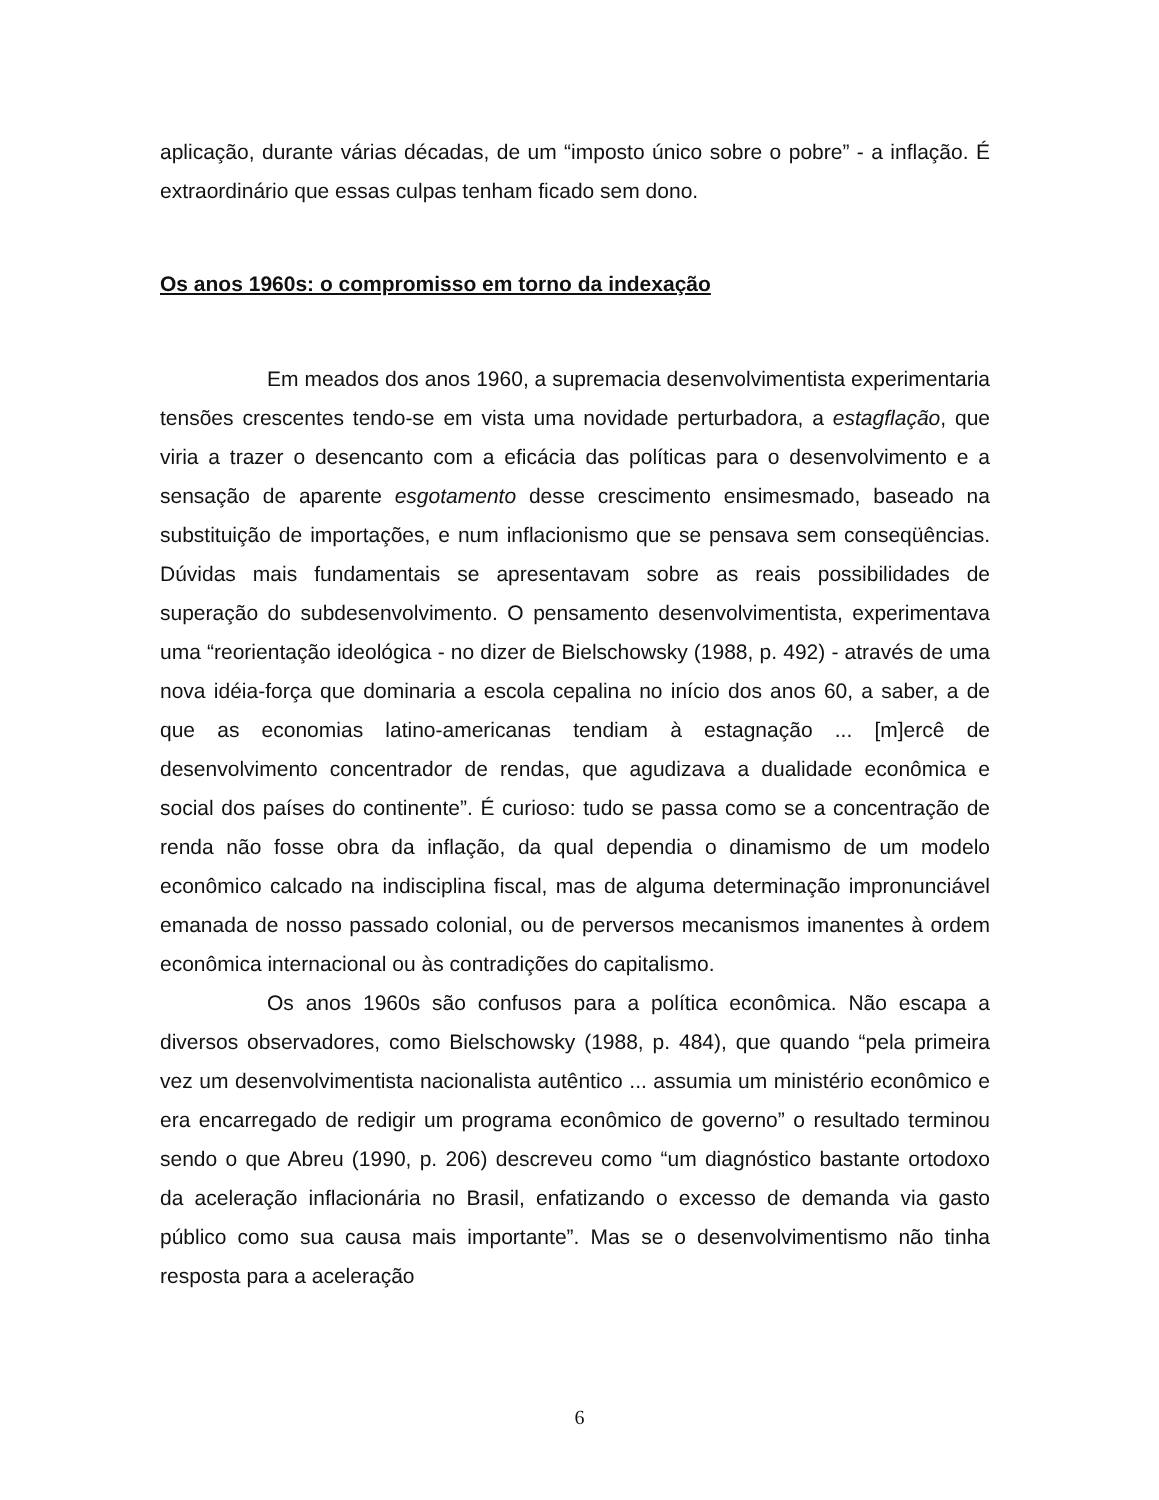aplicação, durante várias décadas, de um “imposto único sobre o pobre” - a inflação. É extraordinário que essas culpas tenham ficado sem dono.
Os anos 1960s: o compromisso em torno da indexação
Em meados dos anos 1960, a supremacia desenvolvimentista experimentaria tensões crescentes tendo-se em vista uma novidade perturbadora, a estagflação, que viria a trazer o desencanto com a eficácia das políticas para o desenvolvimento e a sensação de aparente esgotamento desse crescimento ensimesmado, baseado na substituição de importações, e num inflacionismo que se pensava sem conseqüências. Dúvidas mais fundamentais se apresentavam sobre as reais possibilidades de superação do subdesenvolvimento. O pensamento desenvolvimentista, experimentava uma “reorientação ideológica - no dizer de Bielschowsky (1988, p. 492) - através de uma nova idéia-força que dominaria a escola cepalina no início dos anos 60, a saber, a de que as economias latino-americanas tendiam à estagnação ... [m]ercê de desenvolvimento concentrador de rendas, que agudizava a dualidade econômica e social dos países do continente”. É curioso: tudo se passa como se a concentração de renda não fosse obra da inflação, da qual dependia o dinamismo de um modelo econômico calcado na indisciplina fiscal, mas de alguma determinação impronunciável emanada de nosso passado colonial, ou de perversos mecanismos imanentes à ordem econômica internacional ou às contradições do capitalismo.
Os anos 1960s são confusos para a política econômica. Não escapa a diversos observadores, como Bielschowsky (1988, p. 484), que quando “pela primeira vez um desenvolvimentista nacionalista autêntico ... assumia um ministério econômico e era encarregado de redigir um programa econômico de governo” o resultado terminou sendo o que Abreu (1990, p. 206) descreveu como “um diagnóstico bastante ortodoxo da aceleração inflacionária no Brasil, enfatizando o excesso de demanda via gasto público como sua causa mais importante”. Mas se o desenvolvimentismo não tinha resposta para a aceleração
6